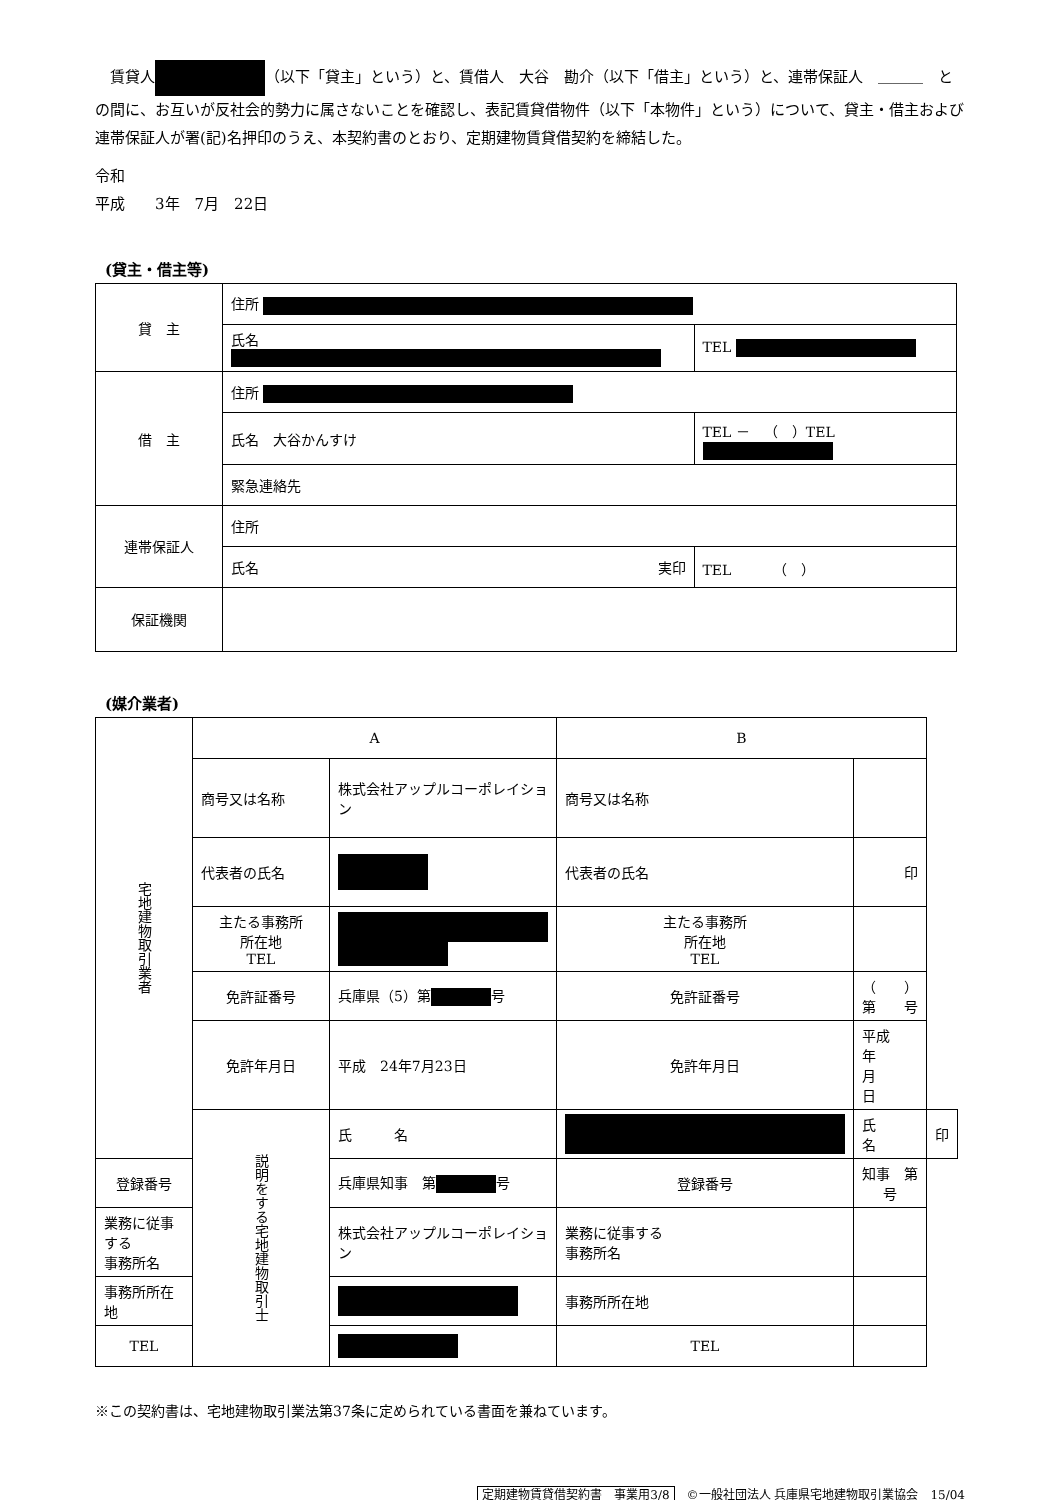賃貸人 （以下「貸主」という）と、賃借人　大谷　勘介（以下「借主」という）と、連帯保証人　＿＿＿　との間に、お互いが反社会的勢力に属さないことを確認し、表記賃貸借物件（以下「本物件」という）について、貸主・借主および連帯保証人が署(記)名押印のうえ、本契約書のとおり、定期建物賃貸借契約を締結した。
令和
平成　　3年　7月　22日
(貸主・借主等)
| 貸 主 | 住所 | |
| | 氏名 | TEL |
| 借 主 | 住所 | |
| | 氏名 大谷かんすけ | TEL － （ ）TEL |
| | 緊急連絡先 | |
| 連帯保証人 | 住所 | |
| | 氏名 実印 | TEL （ ） |
| 保証機関 | | |
(媒介業者)
| 宅地建物取引業者 | A | | B | | |
| | 商号又は名称 | 株式会社アップルコーポレイション | 商号又は名称 | | |
| | 代表者の氏名 | | 代表者の氏名 | 印 | |
| | 主たる事務所 所在地 TEL | | 主たる事務所 所在地 TEL | | |
| | 免許証番号 | 兵庫県（5）第 号 | 免許証番号 | （ ）第 号 | |
| | 免許年月日 | 平成 24年7月23日 | 免許年月日 | 平成 年 月 日 | |
| | 説明をする宅地建物取引士 | 氏 名 | | 氏 名 | 印 |
| 登録番号 | | 兵庫県知事 第 号 | 登録番号 | 知事 第 号 | |
| 業務に従事する 事務所名 | | 株式会社アップルコーポレイション | 業務に従事する 事務所名 | | |
| 事務所所在地 | | | 事務所所在地 | | |
| TEL | | | TEL | | |
※この契約書は、宅地建物取引業法第37条に定められている書面を兼ねています。
定期建物賃貸借契約書　事業用3/8　©一般社団法人 兵庫県宅地建物取引業協会　15/04